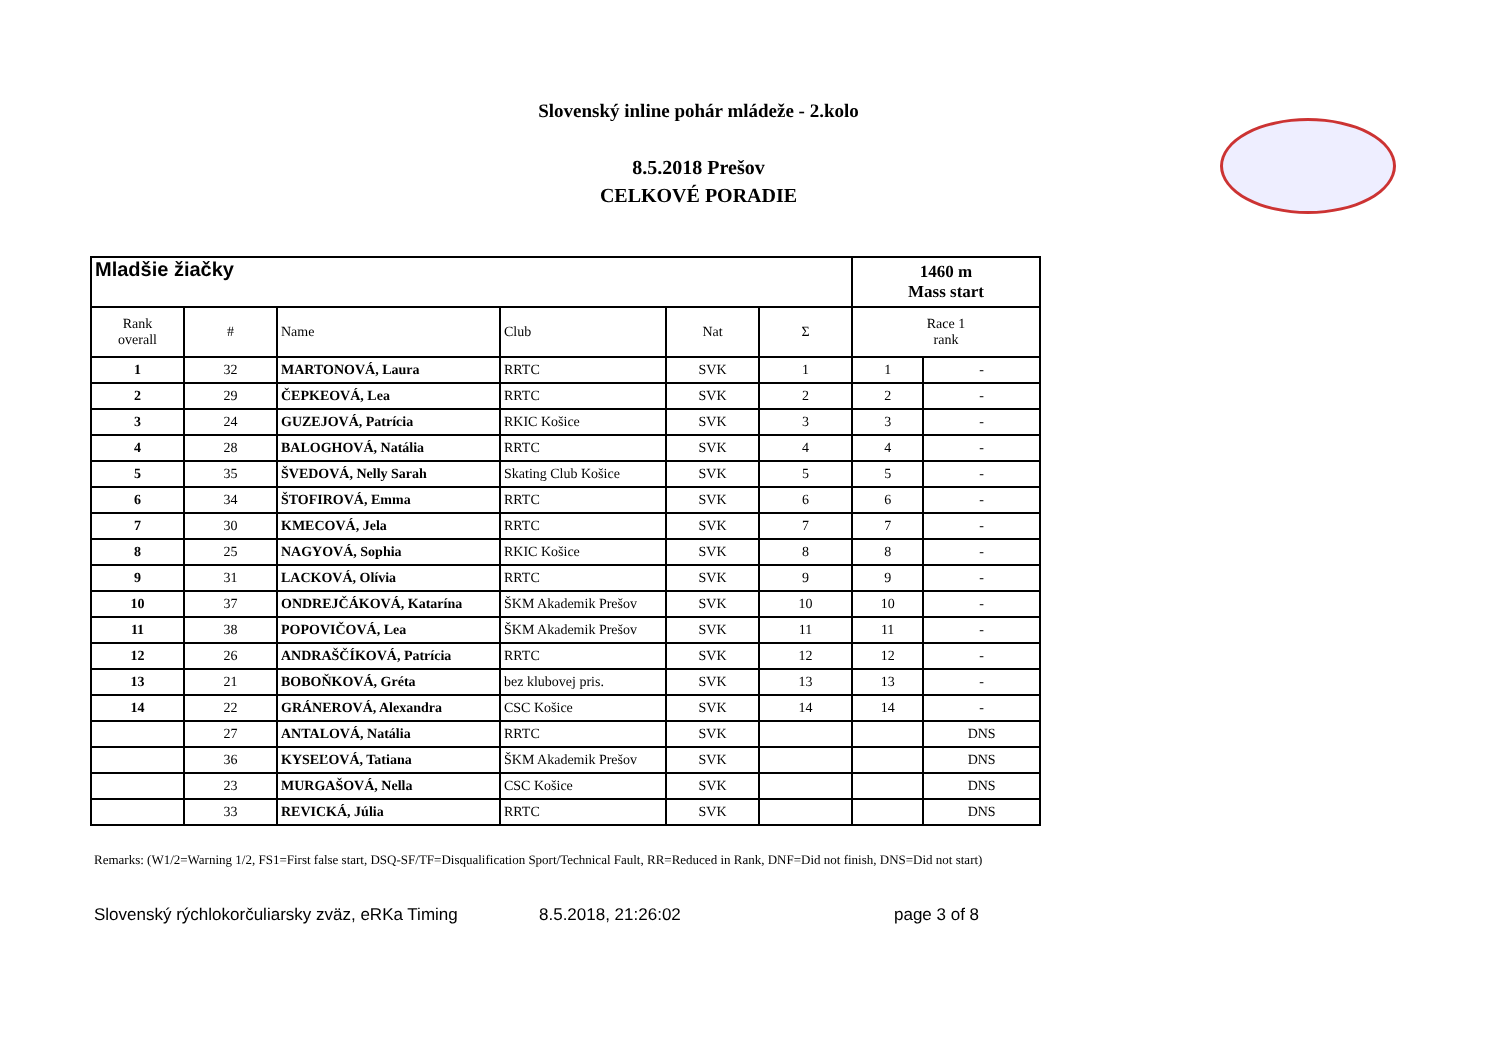Slovenský inline pohár mládeže - 2.kolo
8.5.2018 Prešov
CELKOVÉ PORADIE
| Mladšie žiačky | | | | | | 1460 m Mass start | |
| --- | --- | --- | --- | --- | --- | --- | --- |
| Rank overall | # | Name | Club | Nat | Σ | Race 1 rank | |
| 1 | 32 | MARTONOVÁ, Laura | RRTC | SVK | 1 | 1 | - |
| 2 | 29 | ČEPKEOVÁ, Lea | RRTC | SVK | 2 | 2 | - |
| 3 | 24 | GUZEJOVÁ, Patrícia | RKIC Košice | SVK | 3 | 3 | - |
| 4 | 28 | BALOGHOVÁ, Natália | RRTC | SVK | 4 | 4 | - |
| 5 | 35 | ŠVEDOVÁ, Nelly Sarah | Skating Club Košice | SVK | 5 | 5 | - |
| 6 | 34 | ŠTOFIROVÁ, Emma | RRTC | SVK | 6 | 6 | - |
| 7 | 30 | KMECOVÁ, Jela | RRTC | SVK | 7 | 7 | - |
| 8 | 25 | NAGYOVÁ, Sophia | RKIC Košice | SVK | 8 | 8 | - |
| 9 | 31 | LACKOVÁ, Olívia | RRTC | SVK | 9 | 9 | - |
| 10 | 37 | ONDREJČÁKOVÁ, Katarína | ŠKM Akademik Prešov | SVK | 10 | 10 | - |
| 11 | 38 | POPOVIČOVÁ, Lea | ŠKM Akademik Prešov | SVK | 11 | 11 | - |
| 12 | 26 | ANDRAŠČÍKOVÁ, Patrícia | RRTC | SVK | 12 | 12 | - |
| 13 | 21 | BOBOŇKOVÁ, Gréta | bez klubovej pris. | SVK | 13 | 13 | - |
| 14 | 22 | GRÁNEROVÁ, Alexandra | CSC Košice | SVK | 14 | 14 | - |
| | 27 | ANTALOVÁ, Natália | RRTC | SVK | | | DNS |
| | 36 | KYSEĽOVÁ, Tatiana | ŠKM Akademik Prešov | SVK | | | DNS |
| | 23 | MURGAŠOVÁ, Nella | CSC Košice | SVK | | | DNS |
| | 33 | REVICKÁ, Júlia | RRTC | SVK | | | DNS |
Remarks: (W1/2=Warning 1/2, FS1=First false start, DSQ-SF/TF=Disqualification Sport/Technical Fault, RR=Reduced in Rank, DNF=Did not finish, DNS=Did not start)
Slovenský rýchlokorčuliarsky zväz, eRKa Timing 8.5.2018, 21:26:02 page 3 of 8